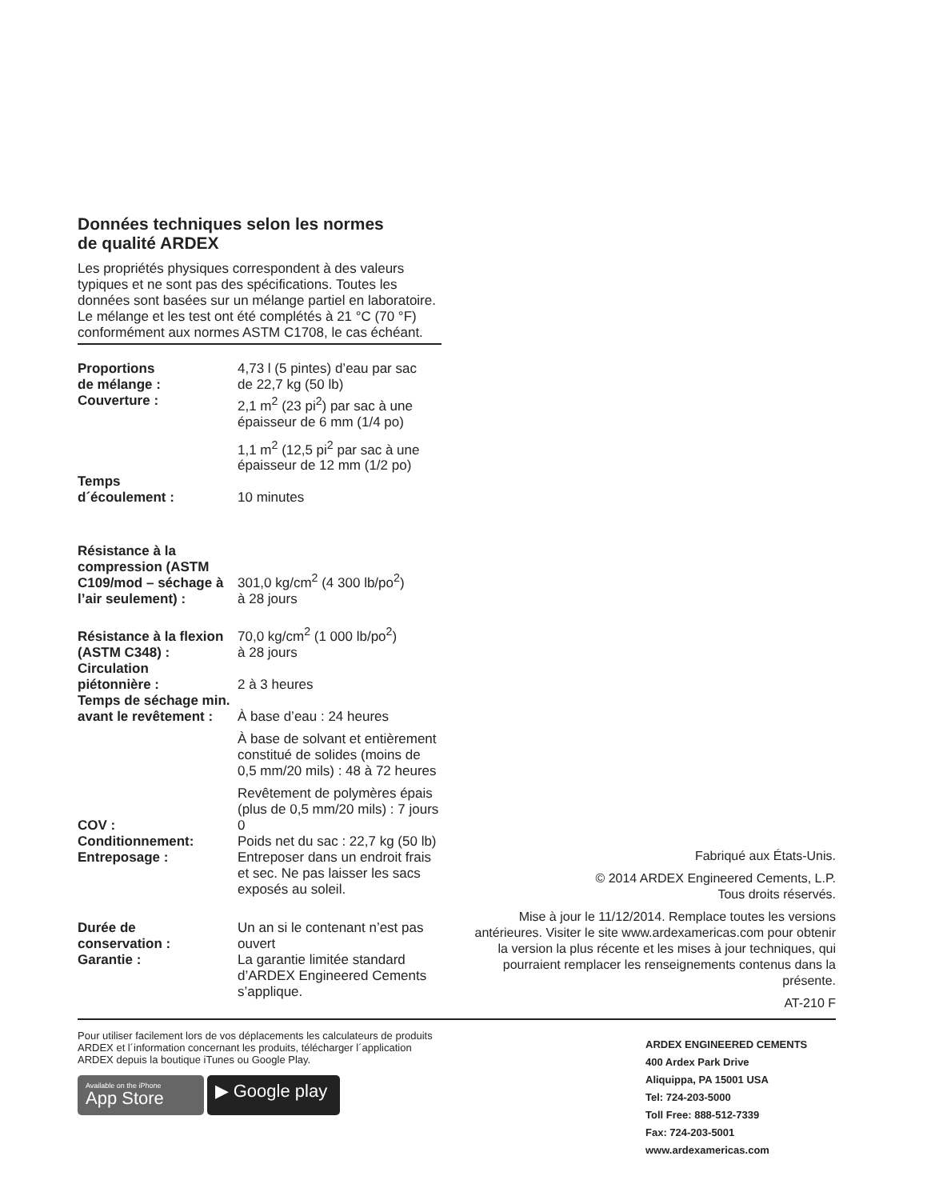Données techniques selon les normes
de qualité ARDEX
Les propriétés physiques correspondent à des valeurs typiques et ne sont pas des spécifications. Toutes les données sont basées sur un mélange partiel en laboratoire. Le mélange et les test ont été complétés à 21 °C (70 °F) conformément aux normes ASTM C1708, le cas échéant.
| Proportions de mélange : | 4,73 l (5 pintes) d’eau par sac de 22,7 kg (50 lb) |
| Couverture : | 2,1 m<sup>2</sup> (23 pi<sup>2</sup>) par sac à une épaisseur de 6 mm (1/4 po) |
| | 1,1 m<sup>2</sup> (12,5 pi<sup>2</sup> par sac à une épaisseur de 12 mm (1/2 po) |
| Temps d´écoulement : | 10 minutes |
| Résistance à la compression (ASTM C109/mod – séchage à l’air seulement) : | 301,0 kg/cm<sup>2</sup> (4 300 lb/po<sup>2</sup>) à 28 jours |
| Résistance à la flexion (ASTM C348) : | 70,0 kg/cm<sup>2</sup> (1 000 lb/po<sup>2</sup>) à 28 jours |
| Circulation piétonnière : | 2 à 3 heures |
| Temps de séchage min. avant le revêtement : | À base d’eau : 24 heures |
| | À base de solvant et entièrement constitué de solides (moins de 0,5 mm/20 mils) : 48 à 72 heures |
| | Revêtement de polymères épais (plus de 0,5 mm/20 mils) : 7 jours |
| COV : | 0 |
| Conditionnement: | Poids net du sac : 22,7 kg (50 lb) |
| Entreposage : | Entreposer dans un endroit frais et sec. Ne pas laisser les sacs exposés au soleil. |
| Durée de conservation : | Un an si le contenant n’est pas ouvert |
| Garantie : | La garantie limitée standard d’ARDEX Engineered Cements s’applique. |
Fabriqué aux États-Unis.
© 2014 ARDEX Engineered Cements, L.P.
Tous droits réservés.
Mise à jour le 11/12/2014. Remplace toutes les versions antérieures. Visiter le site www.ardexamericas.com pour obtenir la version la plus récente et les mises à jour techniques, qui pourraient remplacer les renseignements contenus dans la présente.
AT-210 F
Pour utiliser facilement lors de vos déplacements les calculateurs de produits ARDEX et l´information concernant les produits, télécharger l´application ARDEX depuis la boutique iTunes ou Google Play.
Available on the iPhone
App Store ▶ Google play
ARDEX ENGINEERED CEMENTS
400 Ardex Park Drive
Aliquippa, PA 15001 USA
Tel: 724-203-5000
Toll Free: 888-512-7339
Fax: 724-203-5001
www.ardexamericas.com